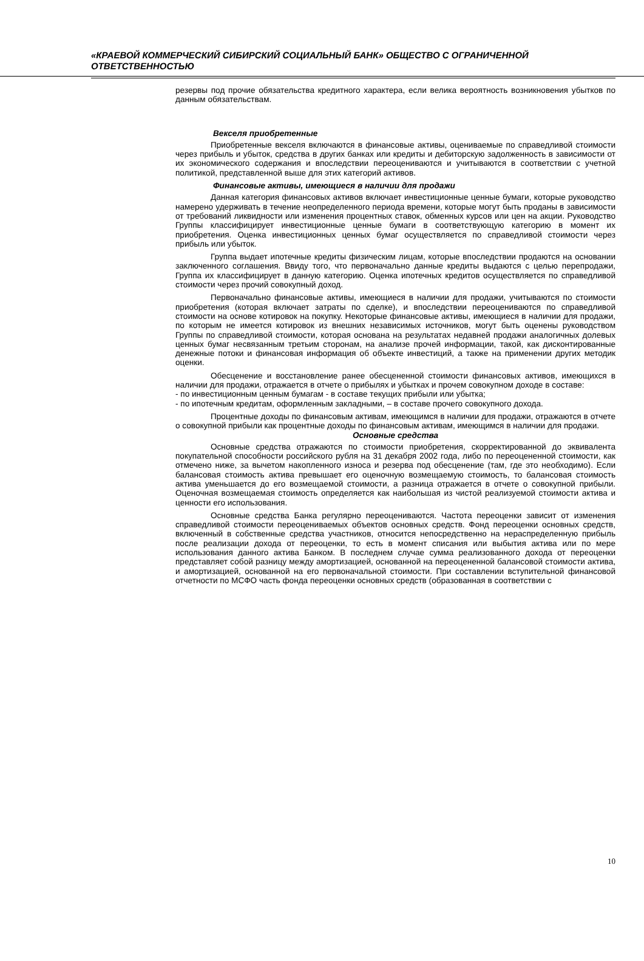«КРАЕВОЙ КОММЕРЧЕСКИЙ СИБИРСКИЙ СОЦИАЛЬНЫЙ БАНК» ОБЩЕСТВО С ОГРАНИЧЕННОЙ ОТВЕТСТВЕННОСТЬЮ
резервы под прочие обязательства кредитного характера, если велика вероятность возникновения убытков по данным обязательствам.
Векселя приобретенные
Приобретенные векселя включаются в финансовые активы, оцениваемые по справедливой стоимости через прибыль и убыток, средства в других банках или кредиты и дебиторскую задолженность в зависимости от их экономического содержания и впоследствии переоцениваются и учитываются в соответствии с учетной политикой, представленной выше для этих категорий активов.
Финансовые активы, имеющиеся в наличии для продажи
Данная категория финансовых активов включает инвестиционные ценные бумаги, которые руководство намерено удерживать в течение неопределенного периода времени, которые могут быть проданы в зависимости от требований ликвидности или изменения процентных ставок, обменных курсов или цен на акции. Руководство Группы классифицирует инвестиционные ценные бумаги в соответствующую категорию в момент их приобретения. Оценка инвестиционных ценных бумаг осуществляется по справедливой стоимости через прибыль или убыток.
Группа выдает ипотечные кредиты физическим лицам, которые впоследствии продаются на основании заключенного соглашения. Ввиду того, что первоначально данные кредиты выдаются с целью перепродажи, Группа их классифицирует в данную категорию. Оценка ипотечных кредитов осуществляется по справедливой стоимости через прочий совокупный доход.
Первоначально финансовые активы, имеющиеся в наличии для продажи, учитываются по стоимости приобретения (которая включает затраты по сделке), и впоследствии переоцениваются по справедливой стоимости на основе котировок на покупку. Некоторые финансовые активы, имеющиеся в наличии для продажи, по которым не имеется котировок из внешних независимых источников, могут быть оценены руководством Группы по справедливой стоимости, которая основана на результатах недавней продажи аналогичных долевых ценных бумаг несвязанным третьим сторонам, на анализе прочей информации, такой, как дисконтированные денежные потоки и финансовая информация об объекте инвестиций, а также на применении других методик оценки.
Обесценение и восстановление ранее обесцененной стоимости финансовых активов, имеющихся в наличии для продажи, отражается в отчете о прибылях и убытках и прочем совокупном доходе в составе:
- по инвестиционным ценным бумагам - в составе текущих прибыли или убытка;
- по ипотечным кредитам, оформленным закладными, – в составе прочего совокупного дохода.
Процентные доходы по финансовым активам, имеющимся в наличии для продажи, отражаются в отчете о совокупной прибыли как процентные доходы по финансовым активам, имеющимся в наличии для продажи.
Основные средства
Основные средства отражаются по стоимости приобретения, скорректированной до эквивалента покупательной способности российского рубля на 31 декабря 2002 года, либо по переоцененной стоимости, как отмечено ниже, за вычетом накопленного износа и резерва под обесценение (там, где это необходимо). Если балансовая стоимость актива превышает его оценочную возмещаемую стоимость, то балансовая стоимость актива уменьшается до его возмещаемой стоимости, а разница отражается в отчете о совокупной прибыли. Оценочная возмещаемая стоимость определяется как наибольшая из чистой реализуемой стоимости актива и ценности его использования.
Основные средства Банка регулярно переоцениваются. Частота переоценки зависит от изменения справедливой стоимости переоцениваемых объектов основных средств. Фонд переоценки основных средств, включенный в собственные средства участников, относится непосредственно на нераспределенную прибыль после реализации дохода от переоценки, то есть в момент списания или выбытия актива или по мере использования данного актива Банком. В последнем случае сумма реализованного дохода от переоценки представляет собой разницу между амортизацией, основанной на переоцененной балансовой стоимости актива, и амортизацией, основанной на его первоначальной стоимости. При составлении вступительной финансовой отчетности по МСФО часть фонда переоценки основных средств (образованная в соответствии с
10